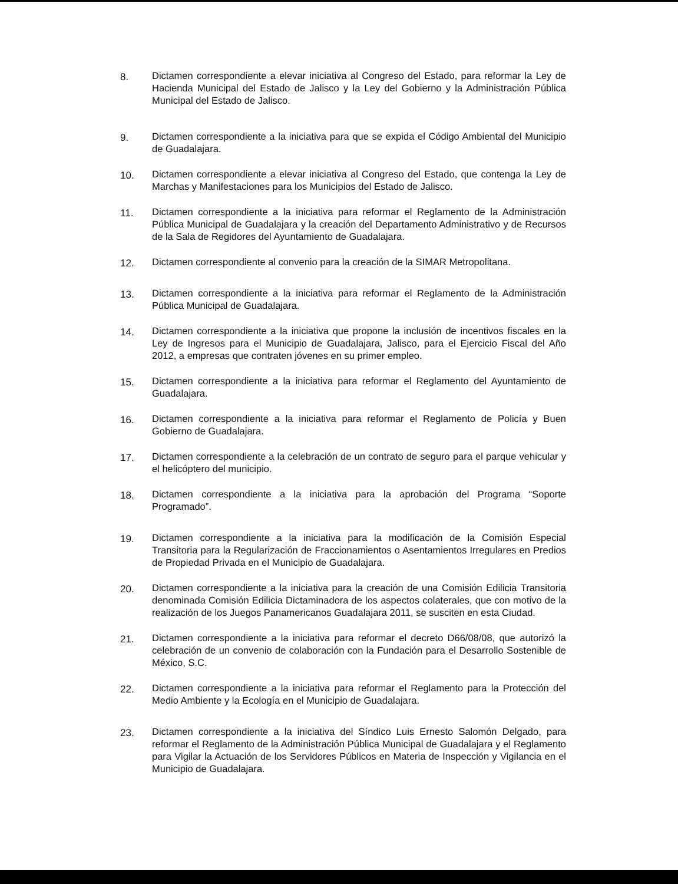8. Dictamen correspondiente a elevar iniciativa al Congreso del Estado, para reformar la Ley de Hacienda Municipal del Estado de Jalisco y la Ley del Gobierno y la Administración Pública Municipal del Estado de Jalisco.
9. Dictamen correspondiente a la iniciativa para que se expida el Código Ambiental del Municipio de Guadalajara.
10. Dictamen correspondiente a elevar iniciativa al Congreso del Estado, que contenga la Ley de Marchas y Manifestaciones para los Municipios del Estado de Jalisco.
11. Dictamen correspondiente a la iniciativa para reformar el Reglamento de la Administración Pública Municipal de Guadalajara y la creación del Departamento Administrativo y de Recursos de la Sala de Regidores del Ayuntamiento de Guadalajara.
12. Dictamen correspondiente al convenio para la creación de la SIMAR Metropolitana.
13. Dictamen correspondiente a la iniciativa para reformar el Reglamento de la Administración Pública Municipal de Guadalajara.
14. Dictamen correspondiente a la iniciativa que propone la inclusión de incentivos fiscales en la Ley de Ingresos para el Municipio de Guadalajara, Jalisco, para el Ejercicio Fiscal del Año 2012, a empresas que contraten jóvenes en su primer empleo.
15. Dictamen correspondiente a la iniciativa para reformar el Reglamento del Ayuntamiento de Guadalajara.
16. Dictamen correspondiente a la iniciativa para reformar el Reglamento de Policía y Buen Gobierno de Guadalajara.
17. Dictamen correspondiente a la celebración de un contrato de seguro para el parque vehicular y el helicóptero del municipio.
18. Dictamen correspondiente a la iniciativa para la aprobación del Programa “Soporte Programado”.
19. Dictamen correspondiente a la iniciativa para la modificación de la Comisión Especial Transitoria para la Regularización de Fraccionamientos o Asentamientos Irregulares en Predios de Propiedad Privada en el Municipio de Guadalajara.
20. Dictamen correspondiente a la iniciativa para la creación de una Comisión Edilicia Transitoria denominada Comisión Edilicia Dictaminadora de los aspectos colaterales, que con motivo de la realización de los Juegos Panamericanos Guadalajara 2011, se susciten en esta Ciudad.
21. Dictamen correspondiente a la iniciativa para reformar el decreto D66/08/08, que autorizó la celebración de un convenio de colaboración con la Fundación para el Desarrollo Sostenible de México, S.C.
22. Dictamen correspondiente a la iniciativa para reformar el Reglamento para la Protección del Medio Ambiente y la Ecología en el Municipio de Guadalajara.
23. Dictamen correspondiente a la iniciativa del Síndico Luis Ernesto Salomón Delgado, para reformar el Reglamento de la Administración Pública Municipal de Guadalajara y el Reglamento para Vigilar la Actuación de los Servidores Públicos en Materia de Inspección y Vigilancia en el Municipio de Guadalajara.